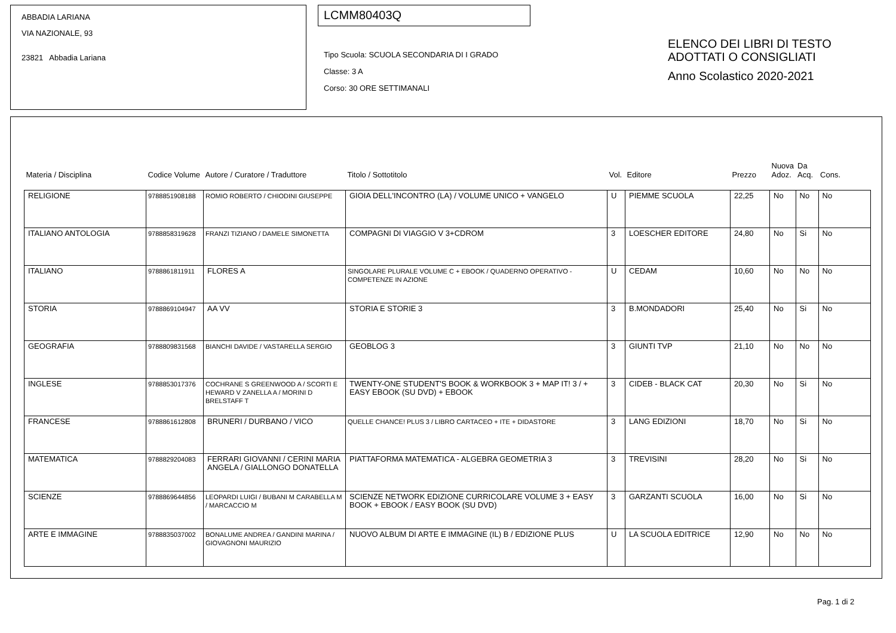ABBADIA LARIANA
VIA NAZIONALE, 93
23821 Abbadia Lariana
LCMM80403Q
Tipo Scuola: SCUOLA SECONDARIA DI I GRADO
Classe: 3 A
Corso: 30 ORE SETTIMANALI
ELENCO DEI LIBRI DI TESTO
ADOTTATI O CONSIGLIATI
Anno Scolastico 2020-2021
| Materia / Disciplina | Codice Volume | Autore / Curatore / Traduttore | Titolo / Sottotitolo | Vol. | Editore | Prezzo | Nuova Adoz. | Da Acq. | Cons. |
| --- | --- | --- | --- | --- | --- | --- | --- | --- | --- |
| RELIGIONE | 9788851908188 | ROMIO ROBERTO / CHIODINI GIUSEPPE | GIOIA DELL'INCONTRO (LA) / VOLUME UNICO + VANGELO | U | PIEMME SCUOLA | 22,25 | No | No | No |
| ITALIANO ANTOLOGIA | 9788858319628 | FRANZI TIZIANO / DAMELE SIMONETTA | COMPAGNI DI VIAGGIO V 3+CDROM | 3 | LOESCHER EDITORE | 24,80 | No | Si | No |
| ITALIANO | 9788861811911 | FLORES A | SINGOLARE PLURALE VOLUME C + EBOOK / QUADERNO OPERATIVO - COMPETENZE IN AZIONE | U | CEDAM | 10,60 | No | No | No |
| STORIA | 9788869104947 | AA VV | STORIA E STORIE 3 | 3 | B.MONDADORI | 25,40 | No | Si | No |
| GEOGRAFIA | 9788809831568 | BIANCHI DAVIDE / VASTARELLA SERGIO | GEOBLOG 3 | 3 | GIUNTI TVP | 21,10 | No | No | No |
| INGLESE | 9788853017376 | COCHRANE S GREENWOOD A / SCORTI E HEWARD V ZANELLA A / MORINI D BRELSTAFF T | TWENTY-ONE STUDENT'S BOOK & WORKBOOK 3 + MAP IT! 3 / + EASY EBOOK (SU DVD) + EBOOK | 3 | CIDEB - BLACK CAT | 20,30 | No | Si | No |
| FRANCESE | 9788861612808 | BRUNERI / DURBANO / VICO | QUELLE CHANCE! PLUS 3 / LIBRO CARTACEO + ITE + DIDASTORE | 3 | LANG EDIZIONI | 18,70 | No | Si | No |
| MATEMATICA | 9788829204083 | FERRARI GIOVANNI / CERINI MARIA ANGELA / GIALLONGO DONATELLA | PIATTAFORMA MATEMATICA - ALGEBRA GEOMETRIA 3 | 3 | TREVISINI | 28,20 | No | Si | No |
| SCIENZE | 9788869644856 | LEOPARDI LUIGI / BUBANI M CARABELLA M / MARCACCIO M | SCIENZE NETWORK EDIZIONE CURRICOLARE VOLUME 3 + EASY BOOK + EBOOK / EASY BOOK (SU DVD) | 3 | GARZANTI SCUOLA | 16,00 | No | Si | No |
| ARTE E IMMAGINE | 9788835037002 | BONALUME ANDREA / GANDINI MARINA / GIOVAGNONI MAURIZIO | NUOVO ALBUM DI ARTE E IMMAGINE (IL) B / EDIZIONE PLUS | U | LA SCUOLA EDITRICE | 12,90 | No | No | No |
Pag. 1 di 2